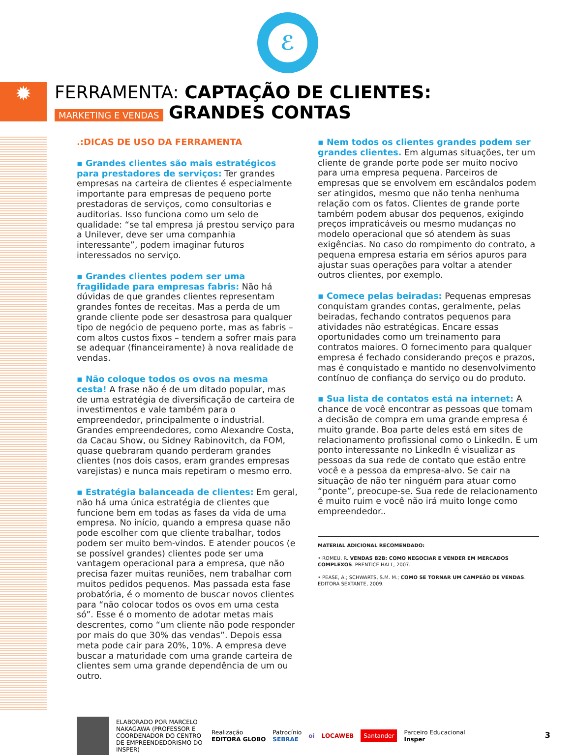ℰ
✹
FERRAMENTA: CAPTAÇÃO DE CLIENTES:
MARKETING E VENDAS GRANDES CONTAS
.:DICAS DE USO DA FERRAMENTA
▪ Grandes clientes são mais estratégicos para prestadores de serviços: Ter grandes empresas na carteira de clientes é especialmente importante para empresas de pequeno porte prestadoras de serviços, como consultorias e auditorias. Isso funciona como um selo de qualidade: “se tal empresa já prestou serviço para a Unilever, deve ser uma companhia interessante”, podem imaginar futuros interessados no serviço.
▪ Grandes clientes podem ser uma fragilidade para empresas fabris: Não há dúvidas de que grandes clientes representam grandes fontes de receitas. Mas a perda de um grande cliente pode ser desastrosa para qualquer tipo de negócio de pequeno porte, mas as fabris – com altos custos fixos – tendem a sofrer mais para se adequar (financeiramente) à nova realidade de vendas.
▪ Não coloque todos os ovos na mesma cesta! A frase não é de um ditado popular, mas de uma estratégia de diversificação de carteira de investimentos e vale também para o empreendedor, principalmente o industrial. Grandes empreendedores, como Alexandre Costa, da Cacau Show, ou Sidney Rabinovitch, da FOM, quase quebraram quando perderam grandes clientes (nos dois casos, eram grandes empresas varejistas) e nunca mais repetiram o mesmo erro.
▪ Estratégia balanceada de clientes: Em geral, não há uma única estratégia de clientes que funcione bem em todas as fases da vida de uma empresa. No início, quando a empresa quase não pode escolher com que cliente trabalhar, todos podem ser muito bem-vindos. E atender poucos (e se possível grandes) clientes pode ser uma vantagem operacional para a empresa, que não precisa fazer muitas reuniões, nem trabalhar com muitos pedidos pequenos. Mas passada esta fase probatória, é o momento de buscar novos clientes para “não colocar todos os ovos em uma cesta só”. Esse é o momento de adotar metas mais descrentes, como “um cliente não pode responder por mais do que 30% das vendas”. Depois essa meta pode cair para 20%, 10%. A empresa deve buscar a maturidade com uma grande carteira de clientes sem uma grande dependência de um ou outro.
▪ Nem todos os clientes grandes podem ser grandes clientes. Em algumas situações, ter um cliente de grande porte pode ser muito nocivo para uma empresa pequena. Parceiros de empresas que se envolvem em escândalos podem ser atingidos, mesmo que não tenha nenhuma relação com os fatos. Clientes de grande porte também podem abusar dos pequenos, exigindo preços impraticáveis ou mesmo mudanças no modelo operacional que só atendem às suas exigências. No caso do rompimento do contrato, a pequena empresa estaria em sérios apuros para ajustar suas operações para voltar a atender outros clientes, por exemplo.
▪ Comece pelas beiradas: Pequenas empresas conquistam grandes contas, geralmente, pelas beiradas, fechando contratos pequenos para atividades não estratégicas. Encare essas oportunidades como um treinamento para contratos maiores. O fornecimento para qualquer empresa é fechado considerando preços e prazos, mas é conquistado e mantido no desenvolvimento contínuo de confiança do serviço ou do produto.
▪ Sua lista de contatos está na internet: A chance de você encontrar as pessoas que tomam a decisão de compra em uma grande empresa é muito grande. Boa parte deles está em sites de relacionamento profissional como o LinkedIn. E um ponto interessante no LinkedIn é visualizar as pessoas da sua rede de contato que estão entre você e a pessoa da empresa-alvo. Se cair na situação de não ter ninguém para atuar como “ponte”, preocupe-se. Sua rede de relacionamento é muito ruim e você não irá muito longe como empreendedor..
MATERIAL ADICIONAL RECOMENDADO:
• ROMEU. R. VENDAS B2B: COMO NEGOCIAR E VENDER EM MERCADOS COMPLEXOS. PRENTICE HALL, 2007.
• PEASE, A.; SCHWARTS, S.M. M.; COMO SE TORNAR UM CAMPEÃO DE VENDAS. EDITORA SEXTANTE, 2009.
ELABORADO POR MARCELO NAKAGAWA (PROFESSOR E COORDENADOR DO CENTRO DE EMPREENDEDORISMO DO INSPER)
Realização
EDITORA GLOBO
Patrocínio
SEBRAE
oi LOCAWEB Santander
Parceiro Educacional
Insper
3